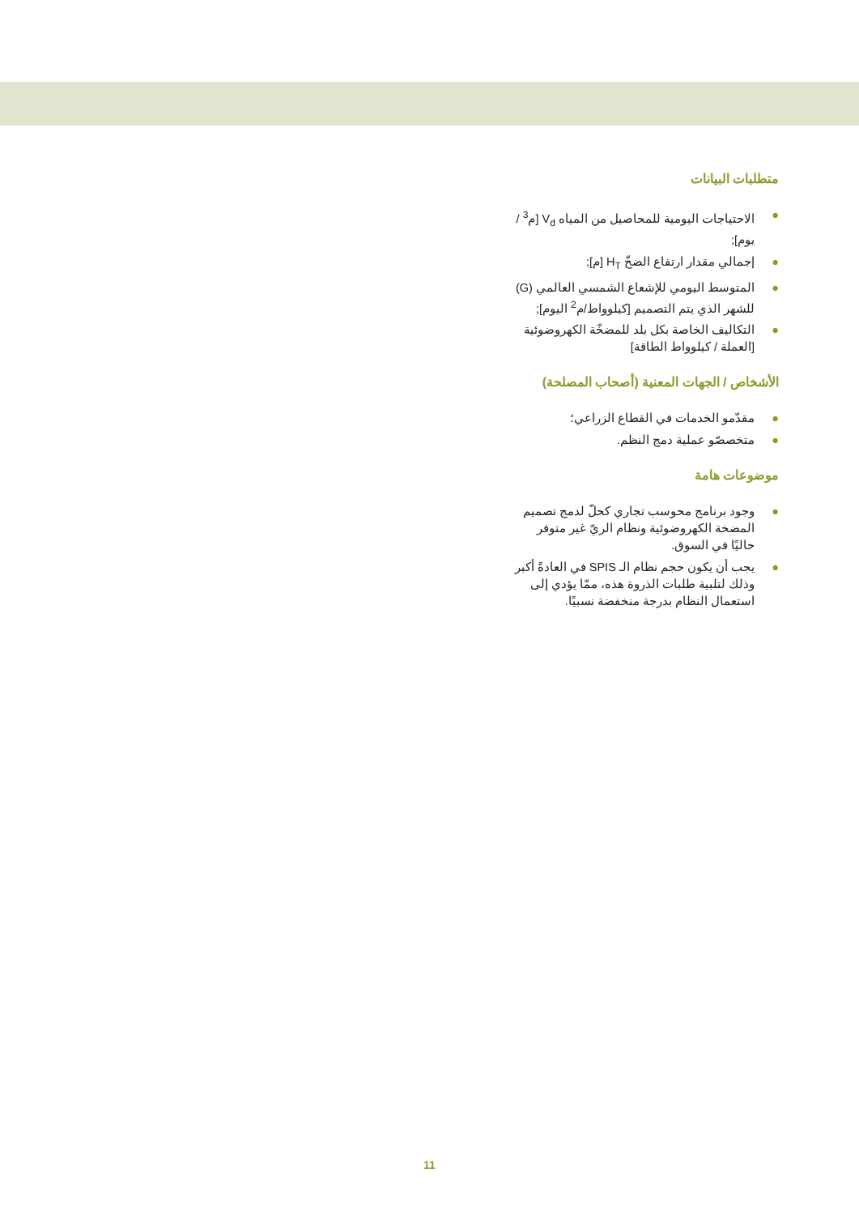متطلبات البيانات
● الاحتياجات اليومية للمحاصيل من المياه V<sub>d</sub> [م<sup>3</sup> / يوم];
● إجمالي مقدار ارتفاع الضخّ H<sub>T</sub> [م];
● المتوسط اليومي للإشعاع الشمسي العالمي (G) للشهر الذي يتم التصميم [كيلوواط/م<sup>2</sup> اليوم];
● التكاليف الخاصة بكل بلد للمضخّة الكهروضوئية [العملة / كيلوواط الطاقة]
الأشخاص / الجهات المعنية (أصحاب المصلحة)
● مقدّمو الخدمات في القطاع الزراعي؛
● متخصصّو عملية دمج النظم.
موضوعات هامة
● وجود برنامج محوسب تجاري كحلّ لدمج تصميم المضخة الكهروضوئية ونظام الريّ غير متوفر حاليًا في السوق.
● يجب أن يكون حجم نظام الـ SPIS في العادةً أكبر وذلك لتلبية طلبات الذروة هذه، ممّا يؤدي إلى استعمال النظام بدرجة منخفضة نسبيًا.
11